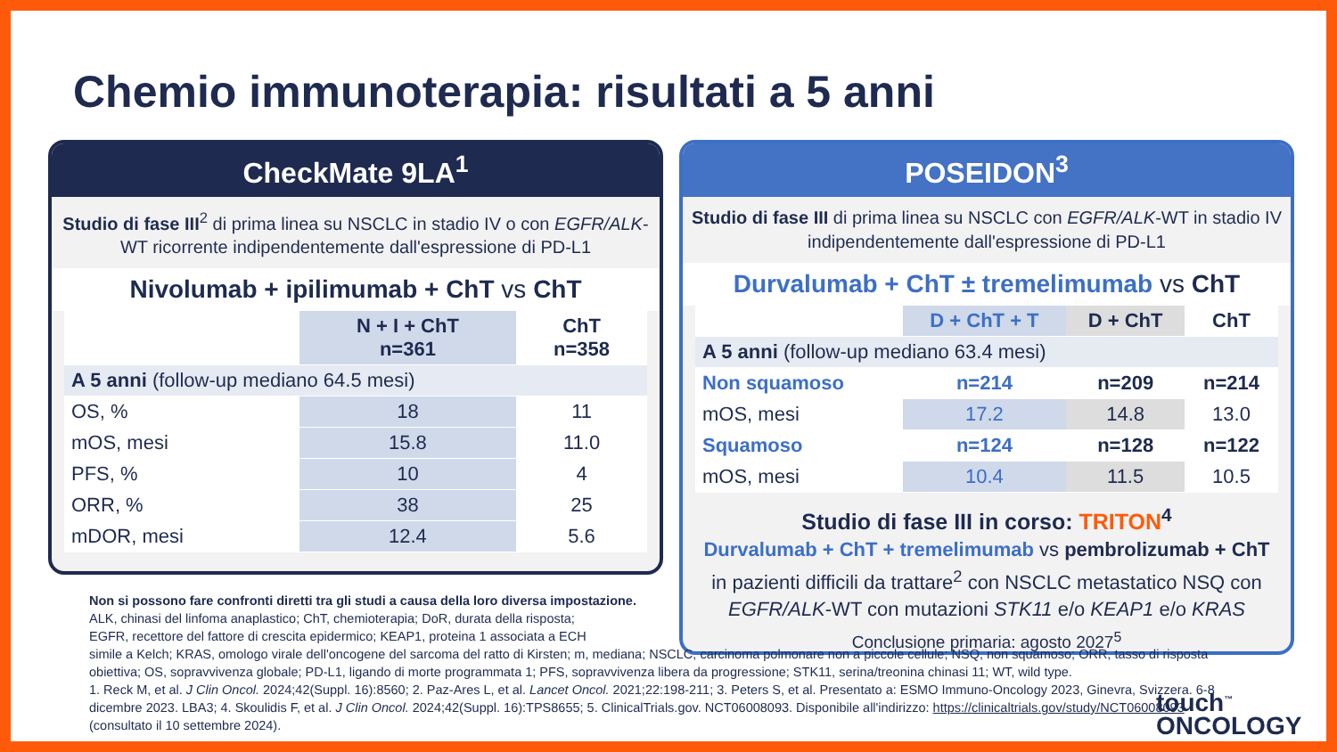Chemio immunoterapia: risultati a 5 anni
CheckMate 9LA<sup>1</sup>
Studio di fase III<sup>2</sup> di prima linea su NSCLC in stadio IV o con EGFR/ALK-WT ricorrente indipendentemente dall'espressione di PD-L1
Nivolumab + ipilimumab + ChT vs ChT
| | N + I + ChT n=361 | ChT n=358 |
| --- | --- | --- |
| A 5 anni (follow-up mediano 64.5 mesi) | | |
| OS, % | 18 | 11 |
| mOS, mesi | 15.8 | 11.0 |
| PFS, % | 10 | 4 |
| ORR, % | 38 | 25 |
| mDOR, mesi | 12.4 | 5.6 |
POSEIDON<sup>3</sup>
Studio di fase III di prima linea su NSCLC con EGFR/ALK-WT in stadio IV indipendentemente dall'espressione di PD-L1
Durvalumab + ChT ± tremelimumab vs ChT
| | D + ChT + T | D + ChT | ChT |
| --- | --- | --- | --- |
| A 5 anni (follow-up mediano 63.4 mesi) | | | |
| Non squamoso | n=214 | n=209 | n=214 |
| mOS, mesi | 17.2 | 14.8 | 13.0 |
| Squamoso | n=124 | n=128 | n=122 |
| mOS, mesi | 10.4 | 11.5 | 10.5 |
Studio di fase III in corso: TRITON<sup>4</sup>
Durvalumab + ChT + tremelimumab vs pembrolizumab + ChT
in pazienti difficili da trattare<sup>2</sup> con NSCLC metastatico NSQ con EGFR/ALK-WT con mutazioni STK11 e/o KEAP1 e/o KRAS
Conclusione primaria: agosto 2027<sup>5</sup>
Non si possono fare confronti diretti tra gli studi a causa della loro diversa impostazione.
ALK, chinasi del linfoma anaplastico; ChT, chemioterapia; DoR, durata della risposta;
EGFR, recettore del fattore di crescita epidermico; KEAP1, proteina 1 associata a ECH
simile a Kelch; KRAS, omologo virale dell'oncogene del sarcoma del ratto di Kirsten; m, mediana; NSCLC, carcinoma polmonare non a piccole cellule; NSQ, non squamoso; ORR, tasso di risposta obiettiva; OS, sopravvivenza globale; PD-L1, ligando di morte programmata 1; PFS, sopravvivenza libera da progressione; STK11, serina/treonina chinasi 11; WT, wild type.
1. Reck M, et al. J Clin Oncol. 2024;42(Suppl. 16):8560; 2. Paz-Ares L, et al. Lancet Oncol. 2021;22:198-211; 3. Peters S, et al. Presentato a: ESMO Immuno-Oncology 2023, Ginevra, Svizzera. 6-8 dicembre 2023. LBA3; 4. Skoulidis F, et al. J Clin Oncol. 2024;42(Suppl. 16):TPS8655; 5. ClinicalTrials.gov. NCT06008093. Disponibile all'indirizzo: https://clinicaltrials.gov/study/NCT06008093 (consultato il 10 settembre 2024).
touch<sup>™</sup>
ONCOLOGY